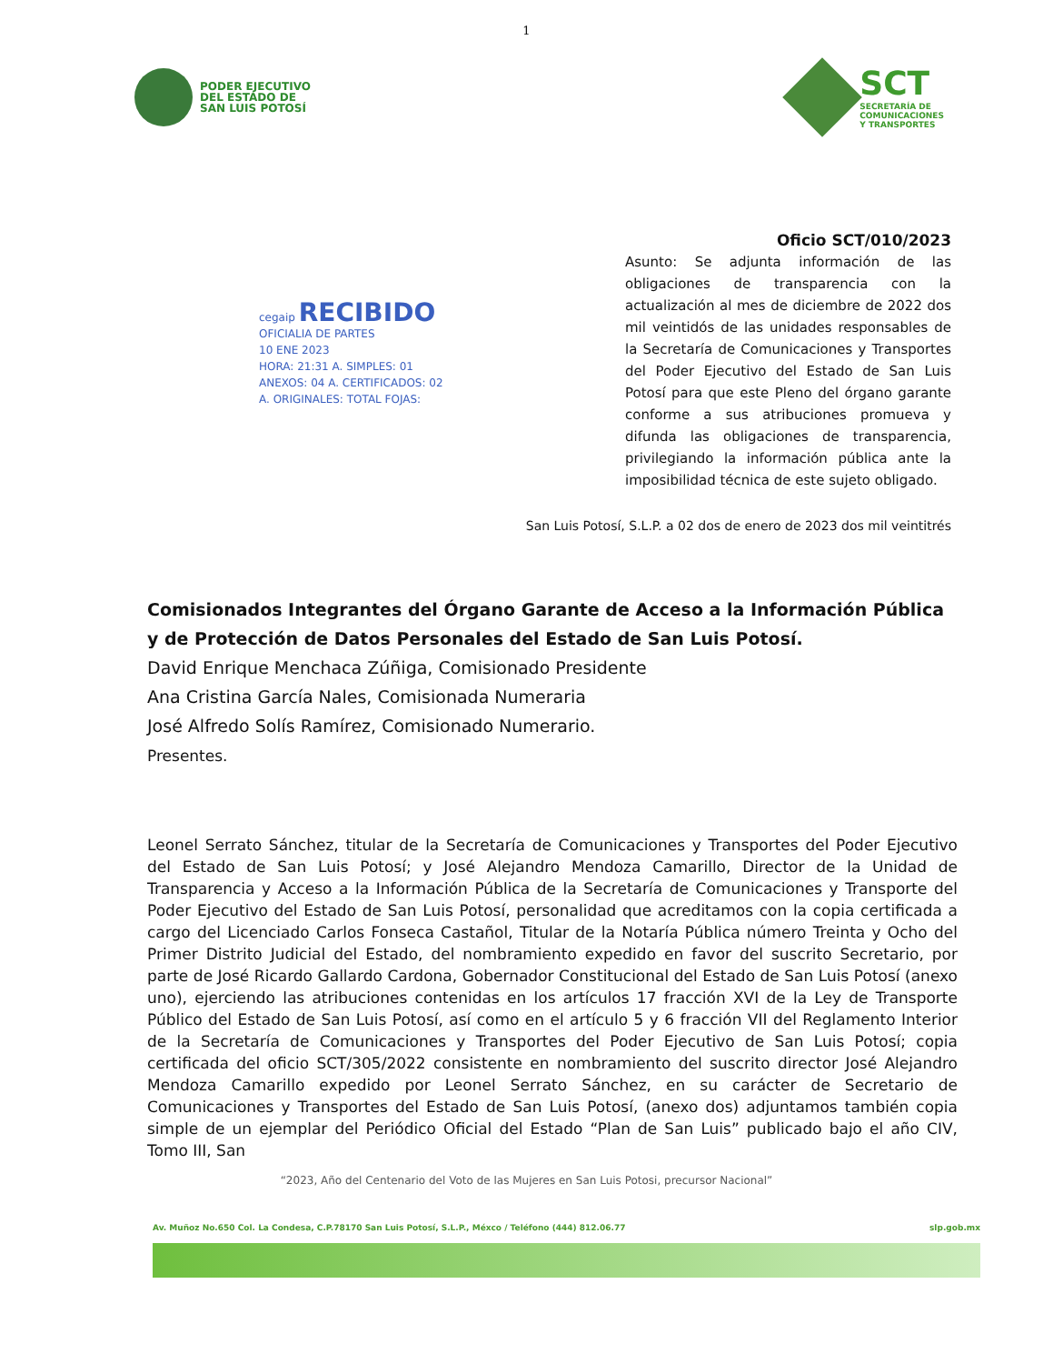1
PODER EJECUTIVO
DEL ESTADO DE
SAN LUIS POTOSÍ
SCT
SECRETARÍA DE
COMUNICACIONES
Y TRANSPORTES
Oficio SCT/010/2023
Asunto: Se adjunta información de las obligaciones de transparencia con la actualización al mes de diciembre de 2022 dos mil veintidós de las unidades responsables de la Secretaría de Comunicaciones y Transportes del Poder Ejecutivo del Estado de San Luis Potosí para que este Pleno del órgano garante conforme a sus atribuciones promueva y difunda las obligaciones de transparencia, privilegiando la información pública ante la imposibilidad técnica de este sujeto obligado.
cegaip RECIBIDO
OFICIALIA DE PARTES
10 ENE 2023
HORA: 21:31 A. SIMPLES: 01
ANEXOS: 04 A. CERTIFICADOS: 02
A. ORIGINALES: TOTAL FOJAS:
San Luis Potosí, S.L.P. a 02 dos de enero de 2023 dos mil veintitrés
Comisionados Integrantes del Órgano Garante de Acceso a la Información Pública y de Protección de Datos Personales del Estado de San Luis Potosí.
David Enrique Menchaca Zúñiga, Comisionado Presidente
Ana Cristina García Nales, Comisionada Numeraria
José Alfredo Solís Ramírez, Comisionado Numerario.
Presentes.
Leonel Serrato Sánchez, titular de la Secretaría de Comunicaciones y Transportes del Poder Ejecutivo del Estado de San Luis Potosí; y José Alejandro Mendoza Camarillo, Director de la Unidad de Transparencia y Acceso a la Información Pública de la Secretaría de Comunicaciones y Transporte del Poder Ejecutivo del Estado de San Luis Potosí, personalidad que acreditamos con la copia certificada a cargo del Licenciado Carlos Fonseca Castañol, Titular de la Notaría Pública número Treinta y Ocho del Primer Distrito Judicial del Estado, del nombramiento expedido en favor del suscrito Secretario, por parte de José Ricardo Gallardo Cardona, Gobernador Constitucional del Estado de San Luis Potosí (anexo uno), ejerciendo las atribuciones contenidas en los artículos 17 fracción XVI de la Ley de Transporte Público del Estado de San Luis Potosí, así como en el artículo 5 y 6 fracción VII del Reglamento Interior de la Secretaría de Comunicaciones y Transportes del Poder Ejecutivo de San Luis Potosí; copia certificada del oficio SCT/305/2022 consistente en nombramiento del suscrito director José Alejandro Mendoza Camarillo expedido por Leonel Serrato Sánchez, en su carácter de Secretario de Comunicaciones y Transportes del Estado de San Luis Potosí, (anexo dos) adjuntamos también copia simple de un ejemplar del Periódico Oficial del Estado “Plan de San Luis” publicado bajo el año CIV, Tomo III, San
“2023, Año del Centenario del Voto de las Mujeres en San Luis Potosi, precursor Nacional”
Av. Muñoz No.650 Col. La Condesa, C.P.78170 San Luis Potosí, S.L.P., Méxco / Teléfono (444) 812.06.77 slp.gob.mx